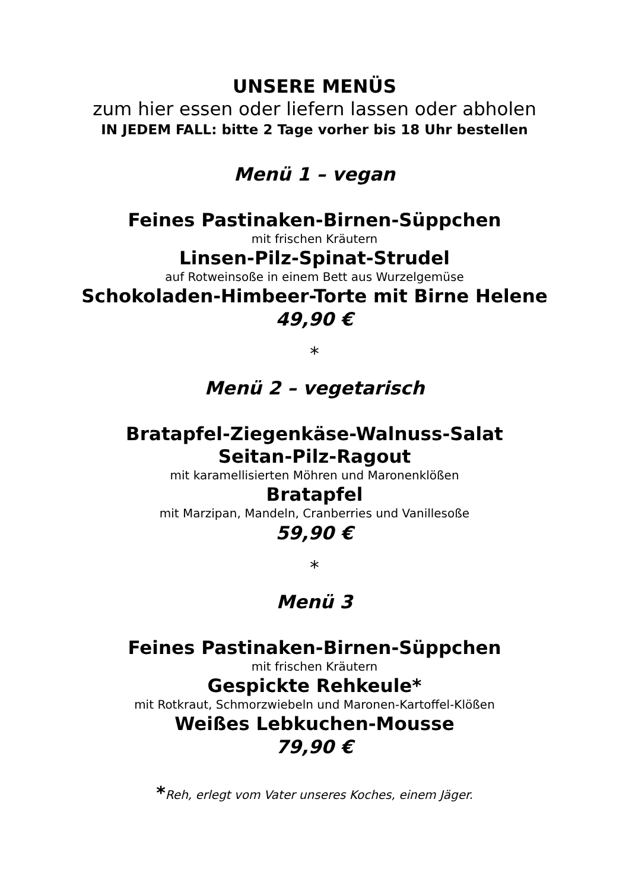UNSERE MENÜS
zum hier essen oder liefern lassen oder abholen
IN JEDEM FALL: bitte 2 Tage vorher bis 18 Uhr bestellen
Menü 1 – vegan
Feines Pastinaken-Birnen-Süppchen
mit frischen Kräutern
Linsen-Pilz-Spinat-Strudel
auf Rotweinsoße in einem Bett aus Wurzelgemüse
Schokoladen-Himbeer-Torte mit Birne Helene
49,90 €
*
Menü 2 – vegetarisch
Bratapfel-Ziegenkäse-Walnuss-Salat
Seitan-Pilz-Ragout
mit karamellisierten Möhren und Maronenklößen
Bratapfel
mit Marzipan, Mandeln, Cranberries und Vanillesoße
59,90 €
*
Menü 3
Feines Pastinaken-Birnen-Süppchen
mit frischen Kräutern
Gespickte Rehkeule*
mit Rotkraut, Schmorzwiebeln und Maronen-Kartoffel-Klößen
Weißes Lebkuchen-Mousse
79,90 €
*Reh, erlegt vom Vater unseres Koches, einem Jäger.